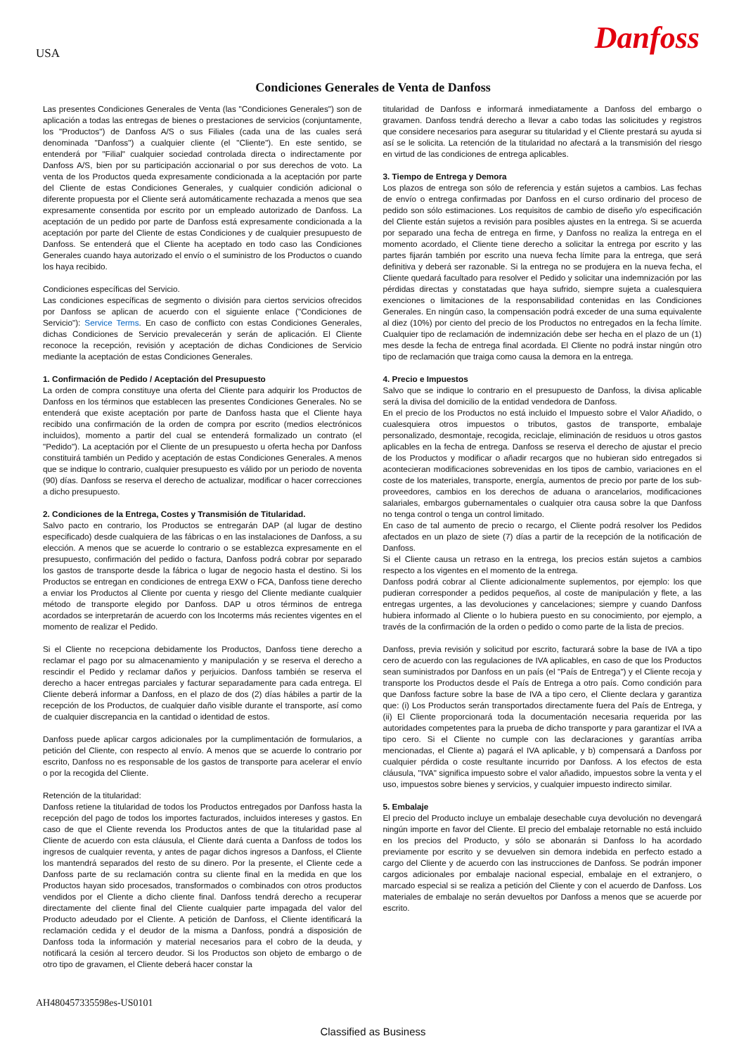USA
Danfoss
Condiciones Generales de Venta de Danfoss
Las presentes Condiciones Generales de Venta (las "Condiciones Generales") son de aplicación a todas las entregas de bienes o prestaciones de servicios (conjuntamente, los "Productos") de Danfoss A/S o sus Filiales (cada una de las cuales será denominada "Danfoss") a cualquier cliente (el "Cliente"). En este sentido, se entenderá por "Filial" cualquier sociedad controlada directa o indirectamente por Danfoss A/S, bien por su participación accionarial o por sus derechos de voto. La venta de los Productos queda expresamente condicionada a la aceptación por parte del Cliente de estas Condiciones Generales, y cualquier condición adicional o diferente propuesta por el Cliente será automáticamente rechazada a menos que sea expresamente consentida por escrito por un empleado autorizado de Danfoss. La aceptación de un pedido por parte de Danfoss está expresamente condicionada a la aceptación por parte del Cliente de estas Condiciones y de cualquier presupuesto de Danfoss. Se entenderá que el Cliente ha aceptado en todo caso las Condiciones Generales cuando haya autorizado el envío o el suministro de los Productos o cuando los haya recibido.
Condiciones específicas del Servicio.
Las condiciones específicas de segmento o división para ciertos servicios ofrecidos por Danfoss se aplican de acuerdo con el siguiente enlace ("Condiciones de Servicio"): Service Terms. En caso de conflicto con estas Condiciones Generales, dichas Condiciones de Servicio prevalecerán y serán de aplicación. El Cliente reconoce la recepción, revisión y aceptación de dichas Condiciones de Servicio mediante la aceptación de estas Condiciones Generales.
1. Confirmación de Pedido / Aceptación del Presupuesto
La orden de compra constituye una oferta del Cliente para adquirir los Productos de Danfoss en los términos que establecen las presentes Condiciones Generales. No se entenderá que existe aceptación por parte de Danfoss hasta que el Cliente haya recibido una confirmación de la orden de compra por escrito (medios electrónicos incluidos), momento a partir del cual se entenderá formalizado un contrato (el "Pedido"). La aceptación por el Cliente de un presupuesto u oferta hecha por Danfoss constituirá también un Pedido y aceptación de estas Condiciones Generales. A menos que se indique lo contrario, cualquier presupuesto es válido por un periodo de noventa (90) días. Danfoss se reserva el derecho de actualizar, modificar o hacer correcciones a dicho presupuesto.
2. Condiciones de la Entrega, Costes y Transmisión de Titularidad.
Salvo pacto en contrario, los Productos se entregarán DAP (al lugar de destino especificado) desde cualquiera de las fábricas o en las instalaciones de Danfoss, a su elección. A menos que se acuerde lo contrario o se establezca expresamente en el presupuesto, confirmación del pedido o factura, Danfoss podrá cobrar por separado los gastos de transporte desde la fábrica o lugar de negocio hasta el destino. Si los Productos se entregan en condiciones de entrega EXW o FCA, Danfoss tiene derecho a enviar los Productos al Cliente por cuenta y riesgo del Cliente mediante cualquier método de transporte elegido por Danfoss. DAP u otros términos de entrega acordados se interpretarán de acuerdo con los Incoterms más recientes vigentes en el momento de realizar el Pedido.
Si el Cliente no recepciona debidamente los Productos, Danfoss tiene derecho a reclamar el pago por su almacenamiento y manipulación y se reserva el derecho a rescindir el Pedido y reclamar daños y perjuicios. Danfoss también se reserva el derecho a hacer entregas parciales y facturar separadamente para cada entrega. El Cliente deberá informar a Danfoss, en el plazo de dos (2) días hábiles a partir de la recepción de los Productos, de cualquier daño visible durante el transporte, así como de cualquier discrepancia en la cantidad o identidad de estos.
Danfoss puede aplicar cargos adicionales por la cumplimentación de formularios, a petición del Cliente, con respecto al envío. A menos que se acuerde lo contrario por escrito, Danfoss no es responsable de los gastos de transporte para acelerar el envío o por la recogida del Cliente.
Retención de la titularidad:
Danfoss retiene la titularidad de todos los Productos entregados por Danfoss hasta la recepción del pago de todos los importes facturados, incluidos intereses y gastos. En caso de que el Cliente revenda los Productos antes de que la titularidad pase al Cliente de acuerdo con esta cláusula, el Cliente dará cuenta a Danfoss de todos los ingresos de cualquier reventa, y antes de pagar dichos ingresos a Danfoss, el Cliente los mantendrá separados del resto de su dinero. Por la presente, el Cliente cede a Danfoss parte de su reclamación contra su cliente final en la medida en que los Productos hayan sido procesados, transformados o combinados con otros productos vendidos por el Cliente a dicho cliente final. Danfoss tendrá derecho a recuperar directamente del cliente final del Cliente cualquier parte impagada del valor del Producto adeudado por el Cliente. A petición de Danfoss, el Cliente identificará la reclamación cedida y el deudor de la misma a Danfoss, pondrá a disposición de Danfoss toda la información y material necesarios para el cobro de la deuda, y notificará la cesión al tercero deudor. Si los Productos son objeto de embargo o de otro tipo de gravamen, el Cliente deberá hacer constar la
titularidad de Danfoss e informará inmediatamente a Danfoss del embargo o gravamen. Danfoss tendrá derecho a llevar a cabo todas las solicitudes y registros que considere necesarios para asegurar su titularidad y el Cliente prestará su ayuda si así se le solicita. La retención de la titularidad no afectará a la transmisión del riesgo en virtud de las condiciones de entrega aplicables.
3. Tiempo de Entrega y Demora
Los plazos de entrega son sólo de referencia y están sujetos a cambios. Las fechas de envío o entrega confirmadas por Danfoss en el curso ordinario del proceso de pedido son sólo estimaciones. Los requisitos de cambio de diseño y/o especificación del Cliente están sujetos a revisión para posibles ajustes en la entrega. Si se acuerda por separado una fecha de entrega en firme, y Danfoss no realiza la entrega en el momento acordado, el Cliente tiene derecho a solicitar la entrega por escrito y las partes fijarán también por escrito una nueva fecha límite para la entrega, que será definitiva y deberá ser razonable. Si la entrega no se produjera en la nueva fecha, el Cliente quedará facultado para resolver el Pedido y solicitar una indemnización por las pérdidas directas y constatadas que haya sufrido, siempre sujeta a cualesquiera exenciones o limitaciones de la responsabilidad contenidas en las Condiciones Generales. En ningún caso, la compensación podrá exceder de una suma equivalente al diez (10%) por ciento del precio de los Productos no entregados en la fecha límite. Cualquier tipo de reclamación de indemnización debe ser hecha en el plazo de un (1) mes desde la fecha de entrega final acordada. El Cliente no podrá instar ningún otro tipo de reclamación que traiga como causa la demora en la entrega.
4. Precio e Impuestos
Salvo que se indique lo contrario en el presupuesto de Danfoss, la divisa aplicable será la divisa del domicilio de la entidad vendedora de Danfoss.
En el precio de los Productos no está incluido el Impuesto sobre el Valor Añadido, o cualesquiera otros impuestos o tributos, gastos de transporte, embalaje personalizado, desmontaje, recogida, reciclaje, eliminación de residuos u otros gastos aplicables en la fecha de entrega. Danfoss se reserva el derecho de ajustar el precio de los Productos y modificar o añadir recargos que no hubieran sido entregados si acontecieran modificaciones sobrevenidas en los tipos de cambio, variaciones en el coste de los materiales, transporte, energía, aumentos de precio por parte de los sub-proveedores, cambios en los derechos de aduana o arancelarios, modificaciones salariales, embargos gubernamentales o cualquier otra causa sobre la que Danfoss no tenga control o tenga un control limitado.
En caso de tal aumento de precio o recargo, el Cliente podrá resolver los Pedidos afectados en un plazo de siete (7) días a partir de la recepción de la notificación de Danfoss.
Si el Cliente causa un retraso en la entrega, los precios están sujetos a cambios respecto a los vigentes en el momento de la entrega.
Danfoss podrá cobrar al Cliente adicionalmente suplementos, por ejemplo: los que pudieran corresponder a pedidos pequeños, al coste de manipulación y flete, a las entregas urgentes, a las devoluciones y cancelaciones; siempre y cuando Danfoss hubiera informado al Cliente o lo hubiera puesto en su conocimiento, por ejemplo, a través de la confirmación de la orden o pedido o como parte de la lista de precios.
Danfoss, previa revisión y solicitud por escrito, facturará sobre la base de IVA a tipo cero de acuerdo con las regulaciones de IVA aplicables, en caso de que los Productos sean suministrados por Danfoss en un país (el "País de Entrega") y el Cliente recoja y transporte los Productos desde el País de Entrega a otro país. Como condición para que Danfoss facture sobre la base de IVA a tipo cero, el Cliente declara y garantiza que: (i) Los Productos serán transportados directamente fuera del País de Entrega, y (ii) El Cliente proporcionará toda la documentación necesaria requerida por las autoridades competentes para la prueba de dicho transporte y para garantizar el IVA a tipo cero. Si el Cliente no cumple con las declaraciones y garantías arriba mencionadas, el Cliente a) pagará el IVA aplicable, y b) compensará a Danfoss por cualquier pérdida o coste resultante incurrido por Danfoss. A los efectos de esta cláusula, "IVA" significa impuesto sobre el valor añadido, impuestos sobre la venta y el uso, impuestos sobre bienes y servicios, y cualquier impuesto indirecto similar.
5. Embalaje
El precio del Producto incluye un embalaje desechable cuya devolución no devengará ningún importe en favor del Cliente. El precio del embalaje retornable no está incluido en los precios del Producto, y sólo se abonarán si Danfoss lo ha acordado previamente por escrito y se devuelven sin demora indebida en perfecto estado a cargo del Cliente y de acuerdo con las instrucciones de Danfoss. Se podrán imponer cargos adicionales por embalaje nacional especial, embalaje en el extranjero, o marcado especial si se realiza a petición del Cliente y con el acuerdo de Danfoss. Los materiales de embalaje no serán devueltos por Danfoss a menos que se acuerde por escrito.
AH480457335598es-US0101
Classified as Business